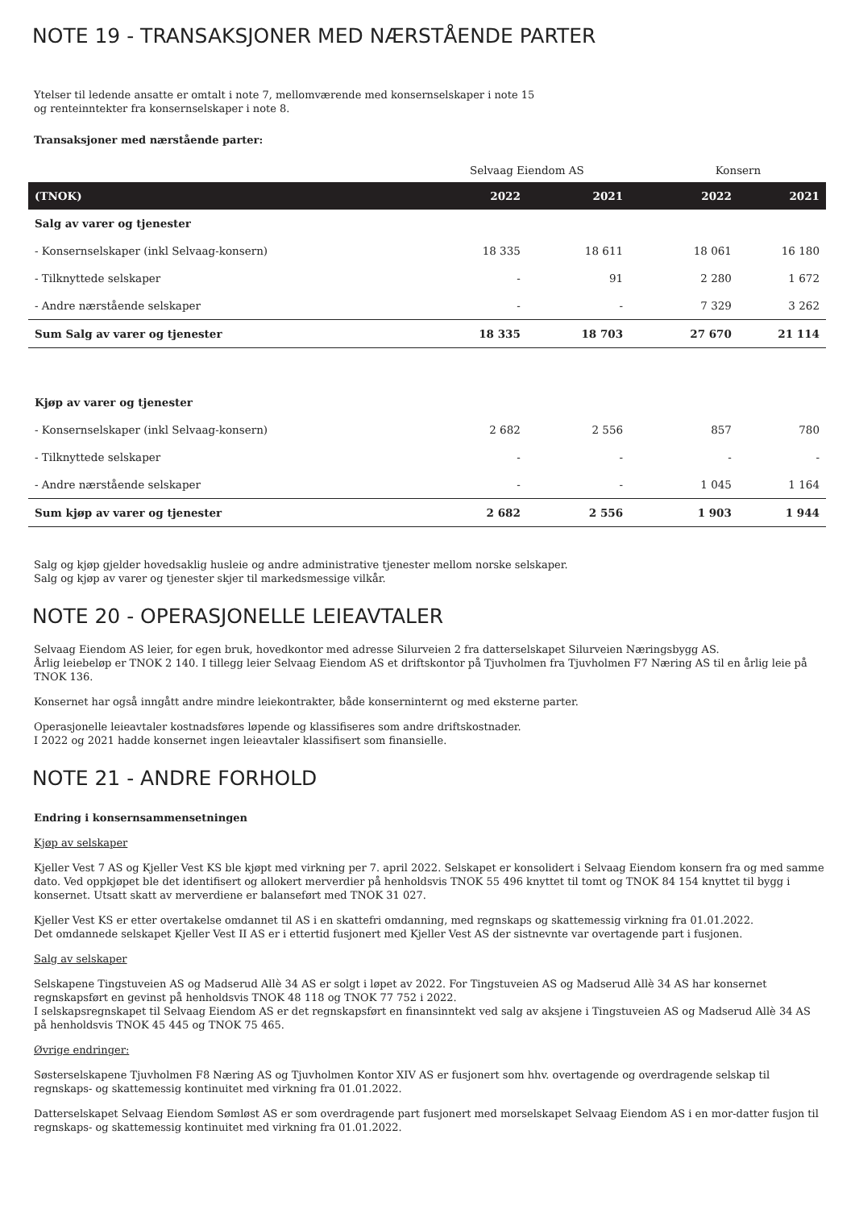NOTE 19 - TRANSAKSJONER MED NÆRSTÅENDE PARTER
Ytelser til ledende ansatte er omtalt i note 7, mellomværende med konsernselskaper i note 15
og renteinntekter fra konsernselskaper i note 8.
Transaksjoner med nærstående parter:
| | Selvaag Eiendom AS | | | Konsern | |
| --- | --- | --- | --- | --- | --- |
| (TNOK) | 2022 | 2021 | | 2022 | 2021 |
| Salg av varer og tjenester | | | | | |
| - Konsernselskaper (inkl Selvaag-konsern) | 18 335 | 18 611 | | 18 061 | 16 180 |
| - Tilknyttede selskaper | - | 91 | | 2 280 | 1 672 |
| - Andre nærstående selskaper | - | - | | 7 329 | 3 262 |
| Sum Salg av varer og tjenester | 18 335 | 18 703 | | 27 670 | 21 114 |
| Kjøp av varer og tjenester | | | | | |
| - Konsernselskaper (inkl Selvaag-konsern) | 2 682 | 2 556 | | 857 | 780 |
| - Tilknyttede selskaper | - | - | | - | - |
| - Andre nærstående selskaper | - | - | | 1 045 | 1 164 |
| Sum kjøp av varer og tjenester | 2 682 | 2 556 | | 1 903 | 1 944 |
Salg og kjøp gjelder hovedsaklig husleie og andre administrative tjenester mellom norske selskaper.
Salg og kjøp av varer og tjenester skjer til markedsmessige vilkår.
NOTE 20 - OPERASJONELLE LEIEAVTALER
Selvaag Eiendom AS leier, for egen bruk, hovedkontor med adresse Silurveien 2 fra datterselskapet Silurveien Næringsbygg AS.
Årlig leiebeløp er TNOK 2 140. I tillegg leier Selvaag Eiendom AS et driftskontor på Tjuvholmen fra Tjuvholmen F7 Næring AS til en årlig leie på TNOK 136.
Konsernet har også inngått andre mindre leiekontrakter, både konserninternt og med eksterne parter.
Operasjonelle leieavtaler kostnadsføres løpende og klassifiseres som andre driftskostnader.
I 2022 og 2021 hadde konsernet ingen leieavtaler klassifisert som finansielle.
NOTE 21 - ANDRE FORHOLD
Endring i konsernsammensetningen
Kjøp av selskaper
Kjeller Vest 7 AS og Kjeller Vest KS ble kjøpt med virkning per 7. april 2022. Selskapet er konsolidert i Selvaag Eiendom konsern fra og med samme dato. Ved oppkjøpet ble det identifisert og allokert merverdier på henholdsvis TNOK 55 496 knyttet til tomt og TNOK 84 154 knyttet til bygg i konsernet. Utsatt skatt av merverdiene er balanseført med TNOK 31 027.
Kjeller Vest KS er etter overtakelse omdannet til AS i en skattefri omdanning, med regnskaps og skattemessig virkning fra 01.01.2022.
Det omdannede selskapet Kjeller Vest II AS er i ettertid fusjonert med Kjeller Vest AS der sistnevnte var overtagende part i fusjonen.
Salg av selskaper
Selskapene Tingstuveien AS og Madserud Allè 34 AS er solgt i løpet av 2022. For Tingstuveien AS og Madserud Allè 34 AS har konsernet regnskapsført en gevinst på henholdsvis TNOK 48 118 og TNOK 77 752 i 2022.
I selskapsregnskapet til Selvaag Eiendom AS er det regnskapsført en finansinntekt ved salg av aksjene i Tingstuveien AS og Madserud Allè 34 AS på henholdsvis TNOK 45 445 og TNOK 75 465.
Øvrige endringer:
Søsterselskapene Tjuvholmen F8 Næring AS og Tjuvholmen Kontor XIV AS er fusjonert som hhv. overtagende og overdragende selskap til regnskaps- og skattemessig kontinuitet med virkning fra 01.01.2022.
Datterselskapet Selvaag Eiendom Sømløst AS er som overdragende part fusjonert med morselskapet Selvaag Eiendom AS i en mor-datter fusjon til regnskaps- og skattemessig kontinuitet med virkning fra 01.01.2022.